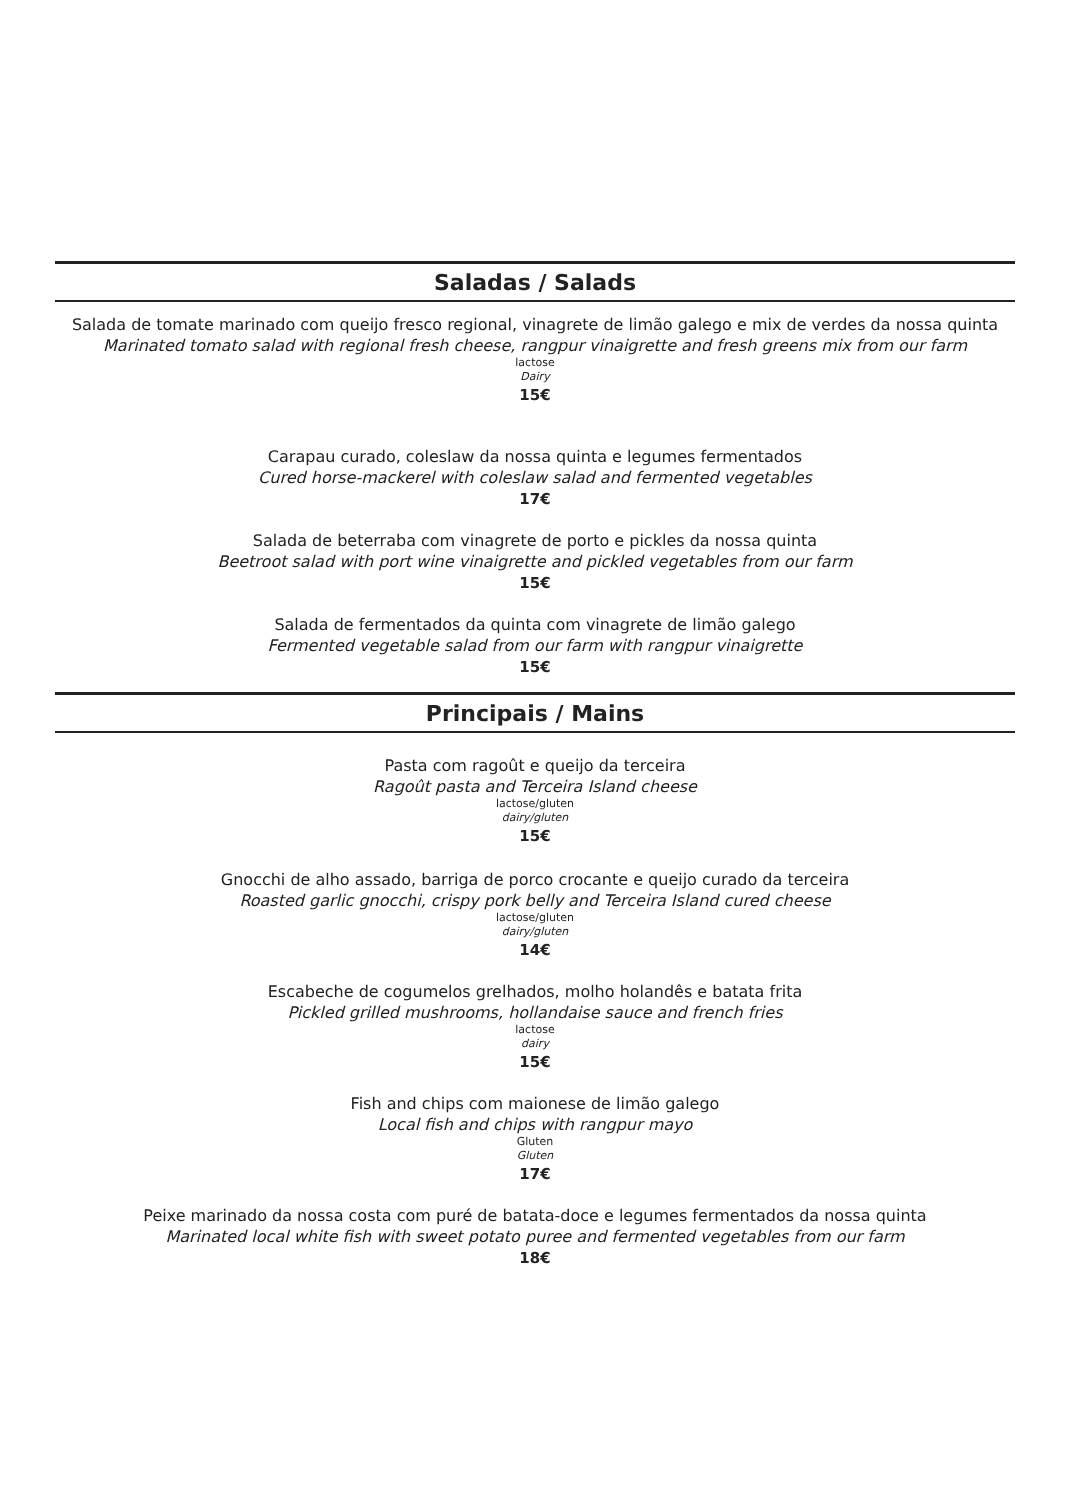Saladas / Salads
Salada de tomate marinado com queijo fresco regional, vinagrete de limão galego e mix de verdes da nossa quinta
Marinated tomato salad with regional fresh cheese, rangpur vinaigrette and fresh greens mix from our farm
lactose
Dairy
15€
Carapau curado, coleslaw da nossa quinta e legumes fermentados
Cured horse-mackerel with coleslaw salad and fermented vegetables
17€
Salada de beterraba com vinagrete de porto e pickles da nossa quinta
Beetroot salad with port wine vinaigrette and pickled vegetables from our farm
15€
Salada de fermentados da quinta com vinagrete de limão galego
Fermented vegetable salad from our farm with rangpur vinaigrette
15€
Principais / Mains
Pasta com ragoût e queijo da terceira
Ragoût pasta and Terceira Island cheese
lactose/gluten
dairy/gluten
15€
Gnocchi de alho assado, barriga de porco crocante e queijo curado da terceira
Roasted garlic gnocchi, crispy pork belly and Terceira Island cured cheese
lactose/gluten
dairy/gluten
14€
Escabeche de cogumelos grelhados, molho holandês e batata frita
Pickled grilled mushrooms, hollandaise sauce and french fries
lactose
dairy
15€
Fish and chips com maionese de limão galego
Local fish and chips with rangpur mayo
Gluten
Gluten
17€
Peixe marinado da nossa costa com puré de batata-doce e legumes fermentados da nossa quinta
Marinated local white fish with sweet potato puree and fermented vegetables from our farm
18€